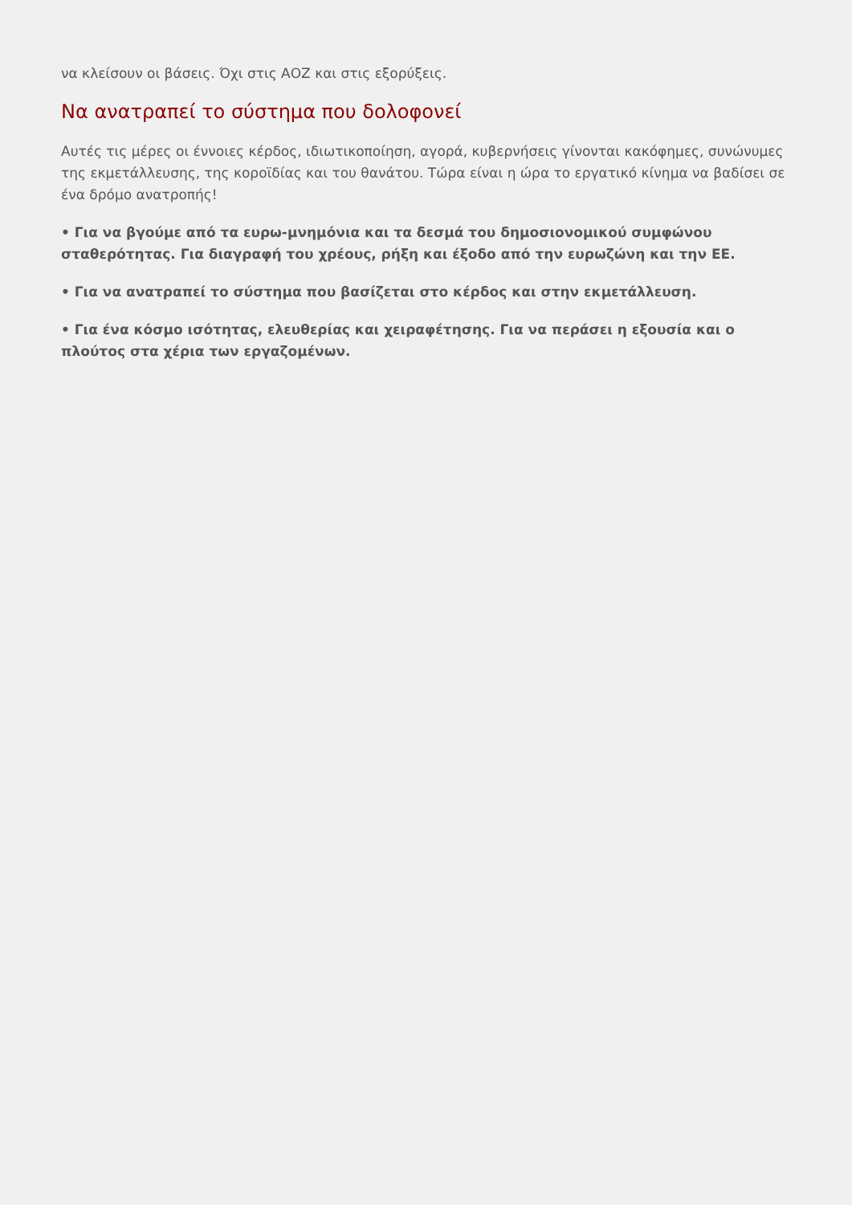να κλείσουν οι βάσεις. Όχι στις ΑΟΖ και στις εξορύξεις.
Να ανατραπεί το σύστημα που δολοφονεί
Αυτές τις μέρες οι έννοιες κέρδος, ιδιωτικοποίηση, αγορά, κυβερνήσεις γίνονται κακόφημες, συνώνυμες της εκμετάλλευσης, της κοροϊδίας και του θανάτου. Τώρα είναι η ώρα το εργατικό κίνημα να βαδίσει σε ένα δρόμο ανατροπής!
• Για να βγούμε από τα ευρω-μνημόνια και τα δεσμά του δημοσιονομικού συμφώνου σταθερότητας. Για διαγραφή του χρέους, ρήξη και έξοδο από την ευρωζώνη και την ΕΕ.
• Για να ανατραπεί το σύστημα που βασίζεται στο κέρδος και στην εκμετάλλευση.
• Για ένα κόσμο ισότητας, ελευθερίας και χειραφέτησης. Για να περάσει η εξουσία και ο πλούτος στα χέρια των εργαζομένων.